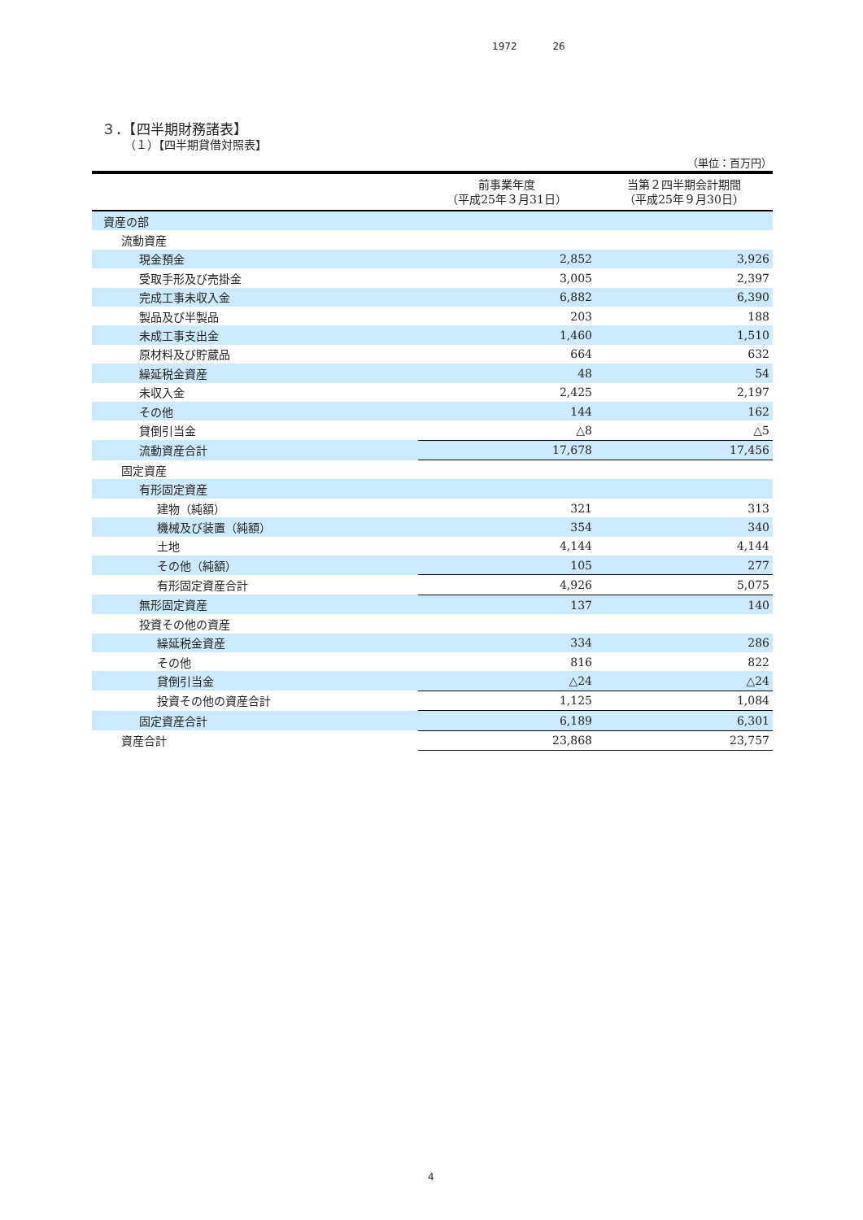1972 26
３．【四半期財務諸表】
（１）【四半期貸借対照表】
（単位：百万円）
| | 前事業年度 （平成25年３月31日） | 当第２四半期会計期間 （平成25年９月30日） |
| --- | --- | --- |
| 資産の部 | | |
| 流動資産 | | |
| 現金預金 | 2,852 | 3,926 |
| 受取手形及び売掛金 | 3,005 | 2,397 |
| 完成工事未収入金 | 6,882 | 6,390 |
| 製品及び半製品 | 203 | 188 |
| 未成工事支出金 | 1,460 | 1,510 |
| 原材料及び貯蔵品 | 664 | 632 |
| 繰延税金資産 | 48 | 54 |
| 未収入金 | 2,425 | 2,197 |
| その他 | 144 | 162 |
| 貸倒引当金 | △8 | △5 |
| 流動資産合計 | 17,678 | 17,456 |
| 固定資産 | | |
| 有形固定資産 | | |
| 建物（純額） | 321 | 313 |
| 機械及び装置（純額） | 354 | 340 |
| 土地 | 4,144 | 4,144 |
| その他（純額） | 105 | 277 |
| 有形固定資産合計 | 4,926 | 5,075 |
| 無形固定資産 | 137 | 140 |
| 投資その他の資産 | | |
| 繰延税金資産 | 334 | 286 |
| その他 | 816 | 822 |
| 貸倒引当金 | △24 | △24 |
| 投資その他の資産合計 | 1,125 | 1,084 |
| 固定資産合計 | 6,189 | 6,301 |
| 資産合計 | 23,868 | 23,757 |
4